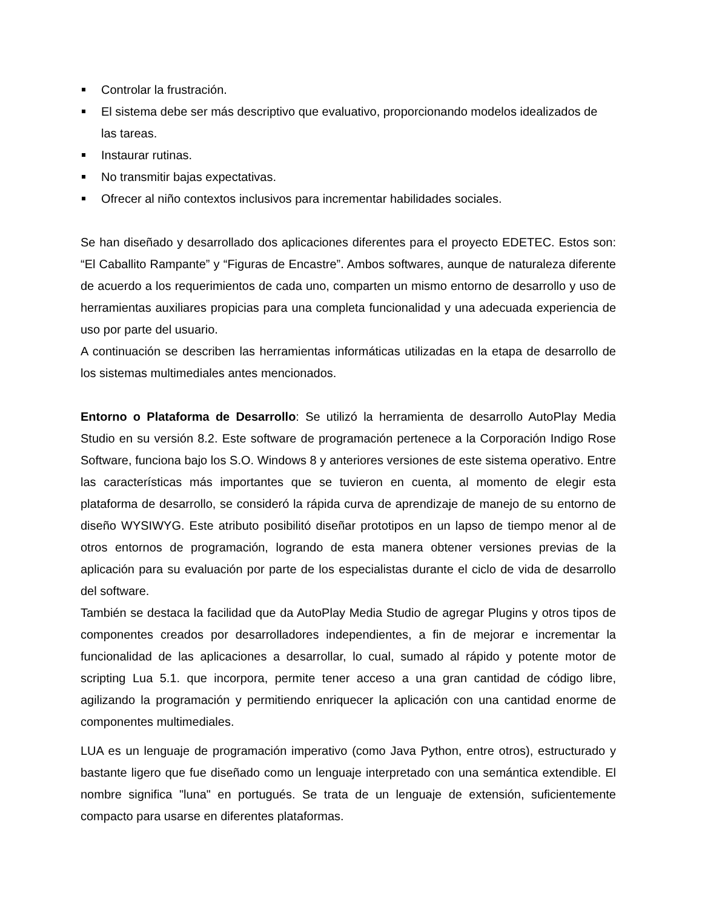Controlar la frustración.
El sistema debe ser más descriptivo que evaluativo, proporcionando modelos idealizados de las tareas.
Instaurar rutinas.
No transmitir bajas expectativas.
Ofrecer al niño contextos inclusivos para incrementar habilidades sociales.
Se han diseñado y desarrollado dos aplicaciones diferentes para el proyecto EDETEC. Estos son: “El Caballito Rampante” y “Figuras de Encastre”. Ambos softwares, aunque de naturaleza diferente de acuerdo a los requerimientos de cada uno, comparten un mismo entorno de desarrollo y uso de herramientas auxiliares propicias para una completa funcionalidad y una adecuada experiencia de uso por parte del usuario.
A continuación se describen las herramientas informáticas utilizadas en la etapa de desarrollo de los sistemas multimediales antes mencionados.
Entorno o Plataforma de Desarrollo: Se utilizó la herramienta de desarrollo AutoPlay Media Studio en su versión 8.2. Este software de programación pertenece a la Corporación Indigo Rose Software, funciona bajo los S.O. Windows 8 y anteriores versiones de este sistema operativo. Entre las características más importantes que se tuvieron en cuenta, al momento de elegir esta plataforma de desarrollo, se consideró la rápida curva de aprendizaje de manejo de su entorno de diseño WYSIWYG. Este atributo posibilitó diseñar prototipos en un lapso de tiempo menor al de otros entornos de programación, logrando de esta manera obtener versiones previas de la aplicación para su evaluación por parte de los especialistas durante el ciclo de vida de desarrollo del software.
También se destaca la facilidad que da AutoPlay Media Studio de agregar Plugins y otros tipos de componentes creados por desarrolladores independientes, a fin de mejorar e incrementar la funcionalidad de las aplicaciones a desarrollar, lo cual, sumado al rápido y potente motor de scripting Lua 5.1. que incorpora, permite tener acceso a una gran cantidad de código libre, agilizando la programación y permitiendo enriquecer la aplicación con una cantidad enorme de componentes multimediales.
LUA es un lenguaje de programación imperativo (como Java Python, entre otros), estructurado y bastante ligero que fue diseñado como un lenguaje interpretado con una semántica extendible. El nombre significa "luna" en portugués. Se trata de un lenguaje de extensión, suficientemente compacto para usarse en diferentes plataformas.